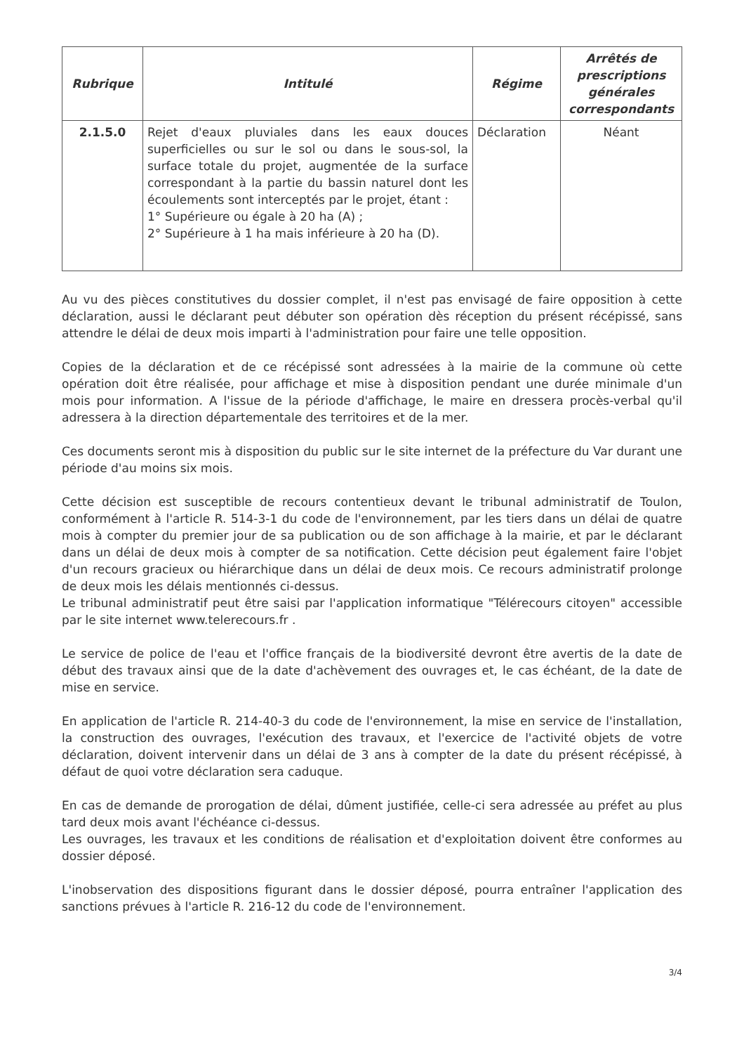| Rubrique | Intitulé | Régime | Arrêtés de prescriptions générales correspondants |
| --- | --- | --- | --- |
| 2.1.5.0 | Rejet d'eaux pluviales dans les eaux douces superficielles ou sur le sol ou dans le sous-sol, la surface totale du projet, augmentée de la surface correspondant à la partie du bassin naturel dont les écoulements sont interceptés par le projet, étant : 1° Supérieure ou égale à 20 ha (A) ; 2° Supérieure à 1 ha mais inférieure à 20 ha (D). | Déclaration | Néant |
Au vu des pièces constitutives du dossier complet, il n'est pas envisagé de faire opposition à cette déclaration, aussi le déclarant peut débuter son opération dès réception du présent récépissé, sans attendre le délai de deux mois imparti à l'administration pour faire une telle opposition.
Copies de la déclaration et de ce récépissé sont adressées à la mairie de la commune où cette opération doit être réalisée, pour affichage et mise à disposition pendant une durée minimale d'un mois pour information. A l'issue de la période d'affichage, le maire en dressera procès-verbal qu'il adressera à la direction départementale des territoires et de la mer.
Ces documents seront mis à disposition du public sur le site internet de la préfecture du Var durant une période d'au moins six mois.
Cette décision est susceptible de recours contentieux devant le tribunal administratif de Toulon, conformément à l'article R. 514-3-1 du code de l'environnement, par les tiers dans un délai de quatre mois à compter du premier jour de sa publication ou de son affichage à la mairie, et par le déclarant dans un délai de deux mois à compter de sa notification. Cette décision peut également faire l'objet d'un recours gracieux ou hiérarchique dans un délai de deux mois. Ce recours administratif prolonge de deux mois les délais mentionnés ci-dessus.
Le tribunal administratif peut être saisi par l'application informatique "Télérecours citoyen" accessible par le site internet www.telerecours.fr .
Le service de police de l'eau et l'office français de la biodiversité devront être avertis de la date de début des travaux ainsi que de la date d'achèvement des ouvrages et, le cas échéant, de la date de mise en service.
En application de l'article R. 214-40-3 du code de l'environnement, la mise en service de l'installation, la construction des ouvrages, l'exécution des travaux, et l'exercice de l'activité objets de votre déclaration, doivent intervenir dans un délai de 3 ans à compter de la date du présent récépissé, à défaut de quoi votre déclaration sera caduque.
En cas de demande de prorogation de délai, dûment justifiée, celle-ci sera adressée au préfet au plus tard deux mois avant l'échéance ci-dessus.
Les ouvrages, les travaux et les conditions de réalisation et d'exploitation doivent être conformes au dossier déposé.
L'inobservation des dispositions figurant dans le dossier déposé, pourra entraîner l'application des sanctions prévues à l'article R. 216-12 du code de l'environnement.
3/4